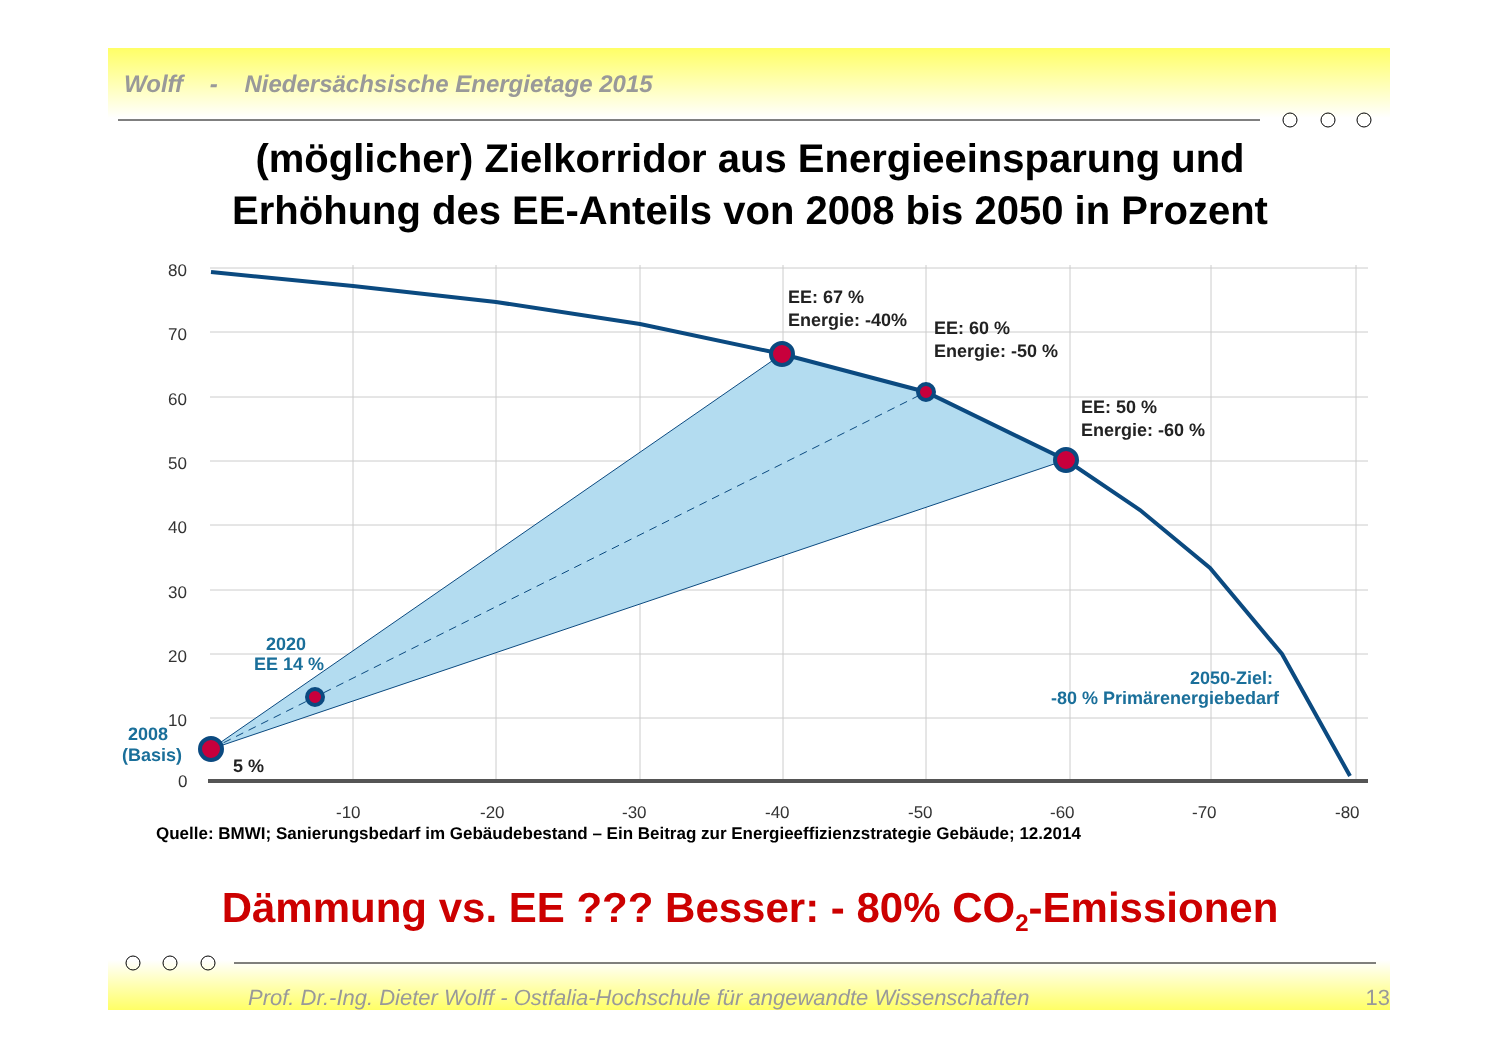80
70
60
50
40
30
20
10
0
-10
-20
-30
-40
-50
-60
-70
-80
EE: 67 %
Energie: -40%
EE: 60 %
Energie: -50 %
EE: 50 %
Energie: -60 %
5 %
2020
EE 14 %
2008
(Basis)
2050-Ziel:
-80 % Primärenergiebedarf
Wolff - Niedersächsische Energietage 2015
(möglicher) Zielkorridor aus Energieeinsparung und
Erhöhung des EE-Anteils von 2008 bis 2050 in Prozent
Quelle: BMWI; Sanierungsbedarf im Gebäudebestand – Ein Beitrag zur Energieeffizienzstrategie Gebäude; 12.2014
Dämmung vs. EE ??? Besser: - 80% CO<sub>2</sub>-Emissionen
Prof. Dr.-Ing. Dieter Wolff - Ostfalia-Hochschule für angewandte Wissenschaften 13